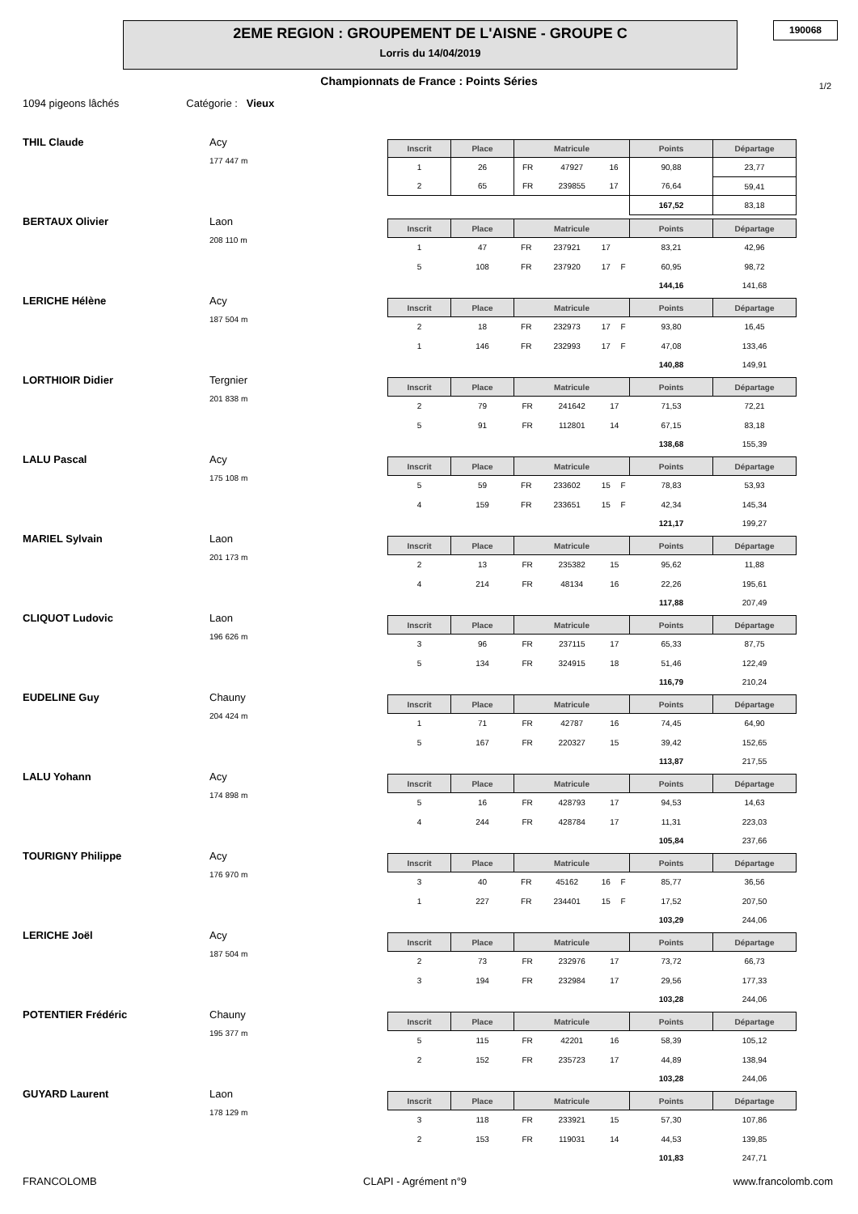2EME REGION : GROUPEMENT DE L'AISNE - GROUPE C
Lorris du 14/04/2019
190068
Championnats de France : Points Séries 1/2
1094 pigeons lâchés Catégorie : Vieux
THIL Claude Acy
177 447 m
| Inscrit | Place | Matricule | | | | Points | Départage |
| --- | --- | --- | --- | --- | --- | --- | --- |
| 1 | 26 | FR | 47927 | 16 | | 90,88 | 23,77 |
| 2 | 65 | FR | 239855 | 17 | | 76,64 | 59,41 |
| | | | | | | 167,52 | 83,18 |
BERTAUX Olivier Laon
208 110 m
| Inscrit | Place | Matricule | | | | Points | Départage |
| --- | --- | --- | --- | --- | --- | --- | --- |
| 1 | 47 | FR | 237921 | 17 | | 83,21 | 42,96 |
| 5 | 108 | FR | 237920 | 17 | F | 60,95 | 98,72 |
| | | | | | | 144,16 | 141,68 |
LERICHE Hélène Acy
187 504 m
| Inscrit | Place | Matricule | | | | Points | Départage |
| --- | --- | --- | --- | --- | --- | --- | --- |
| 2 | 18 | FR | 232973 | 17 | F | 93,80 | 16,45 |
| 1 | 146 | FR | 232993 | 17 | F | 47,08 | 133,46 |
| | | | | | | 140,88 | 149,91 |
LORTHIOIR Didier Tergnier
201 838 m
| Inscrit | Place | Matricule | | | | Points | Départage |
| --- | --- | --- | --- | --- | --- | --- | --- |
| 2 | 79 | FR | 241642 | 17 | | 71,53 | 72,21 |
| 5 | 91 | FR | 112801 | 14 | | 67,15 | 83,18 |
| | | | | | | 138,68 | 155,39 |
LALU Pascal Acy
175 108 m
| Inscrit | Place | Matricule | | | | Points | Départage |
| --- | --- | --- | --- | --- | --- | --- | --- |
| 5 | 59 | FR | 233602 | 15 | F | 78,83 | 53,93 |
| 4 | 159 | FR | 233651 | 15 | F | 42,34 | 145,34 |
| | | | | | | 121,17 | 199,27 |
MARIEL Sylvain Laon
201 173 m
| Inscrit | Place | Matricule | | | | Points | Départage |
| --- | --- | --- | --- | --- | --- | --- | --- |
| 2 | 13 | FR | 235382 | 15 | | 95,62 | 11,88 |
| 4 | 214 | FR | 48134 | 16 | | 22,26 | 195,61 |
| | | | | | | 117,88 | 207,49 |
CLIQUOT Ludovic Laon
196 626 m
| Inscrit | Place | Matricule | | | | Points | Départage |
| --- | --- | --- | --- | --- | --- | --- | --- |
| 3 | 96 | FR | 237115 | 17 | | 65,33 | 87,75 |
| 5 | 134 | FR | 324915 | 18 | | 51,46 | 122,49 |
| | | | | | | 116,79 | 210,24 |
EUDELINE Guy Chauny
204 424 m
| Inscrit | Place | Matricule | | | | Points | Départage |
| --- | --- | --- | --- | --- | --- | --- | --- |
| 1 | 71 | FR | 42787 | 16 | | 74,45 | 64,90 |
| 5 | 167 | FR | 220327 | 15 | | 39,42 | 152,65 |
| | | | | | | 113,87 | 217,55 |
LALU Yohann Acy
174 898 m
| Inscrit | Place | Matricule | | | | Points | Départage |
| --- | --- | --- | --- | --- | --- | --- | --- |
| 5 | 16 | FR | 428793 | 17 | | 94,53 | 14,63 |
| 4 | 244 | FR | 428784 | 17 | | 11,31 | 223,03 |
| | | | | | | 105,84 | 237,66 |
TOURIGNY Philippe Acy
176 970 m
| Inscrit | Place | Matricule | | | | Points | Départage |
| --- | --- | --- | --- | --- | --- | --- | --- |
| 3 | 40 | FR | 45162 | 16 | F | 85,77 | 36,56 |
| 1 | 227 | FR | 234401 | 15 | F | 17,52 | 207,50 |
| | | | | | | 103,29 | 244,06 |
LERICHE Joël Acy
187 504 m
| Inscrit | Place | Matricule | | | | Points | Départage |
| --- | --- | --- | --- | --- | --- | --- | --- |
| 2 | 73 | FR | 232976 | 17 | | 73,72 | 66,73 |
| 3 | 194 | FR | 232984 | 17 | | 29,56 | 177,33 |
| | | | | | | 103,28 | 244,06 |
POTENTIER Frédéric Chauny
195 377 m
| Inscrit | Place | Matricule | | | | Points | Départage |
| --- | --- | --- | --- | --- | --- | --- | --- |
| 5 | 115 | FR | 42201 | 16 | | 58,39 | 105,12 |
| 2 | 152 | FR | 235723 | 17 | | 44,89 | 138,94 |
| | | | | | | 103,28 | 244,06 |
GUYARD Laurent Laon
178 129 m
| Inscrit | Place | Matricule | | | | Points | Départage |
| --- | --- | --- | --- | --- | --- | --- | --- |
| 3 | 118 | FR | 233921 | 15 | | 57,30 | 107,86 |
| 2 | 153 | FR | 119031 | 14 | | 44,53 | 139,85 |
| | | | | | | 101,83 | 247,71 |
FRANCOLOMB CLAPI - Agrément n°9 www.francolomb.com